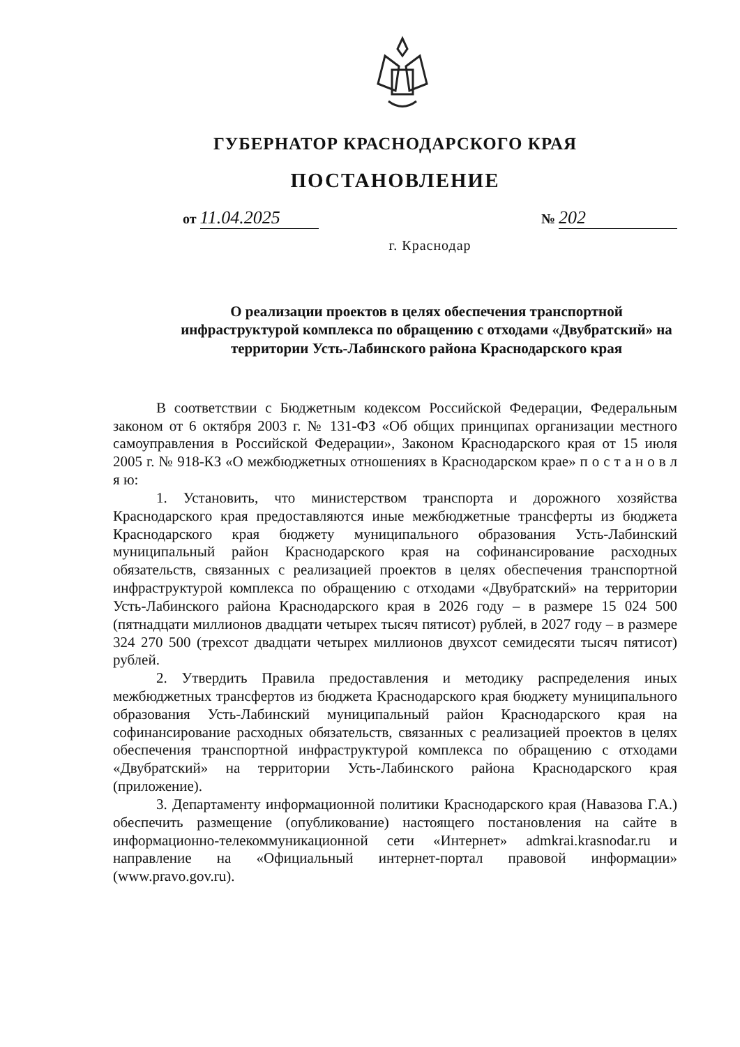ГУБЕРНАТОР КРАСНОДАРСКОГО КРАЯ
ПОСТАНОВЛЕНИЕ
от 11.04.2025
№ 202
г. Краснодар
О реализации проектов в целях обеспечения транспортной инфраструктурой комплекса по обращению с отходами «Двубратский» на территории Усть-Лабинского района Краснодарского края
В соответствии с Бюджетным кодексом Российской Федерации, Федеральным законом от 6 октября 2003 г. № 131-ФЗ «Об общих принципах организации местного самоуправления в Российской Федерации», Законом Краснодарского края от 15 июля 2005 г. № 918-КЗ «О межбюджетных отношениях в Краснодарском крае» п о с т а н о в л я ю:
1. Установить, что министерством транспорта и дорожного хозяйства Краснодарского края предоставляются иные межбюджетные трансферты из бюджета Краснодарского края бюджету муниципального образования Усть-Лабинский муниципальный район Краснодарского края на софинансирование расходных обязательств, связанных с реализацией проектов в целях обеспечения транспортной инфраструктурой комплекса по обращению с отходами «Двубратский» на территории Усть-Лабинского района Краснодарского края в 2026 году – в размере 15 024 500 (пятнадцати миллионов двадцати четырех тысяч пятисот) рублей, в 2027 году – в размере 324 270 500 (трехсот двадцати четырех миллионов двухсот семидесяти тысяч пятисот) рублей.
2. Утвердить Правила предоставления и методику распределения иных межбюджетных трансфертов из бюджета Краснодарского края бюджету муниципального образования Усть-Лабинский муниципальный район Краснодарского края на софинансирование расходных обязательств, связанных с реализацией проектов в целях обеспечения транспортной инфраструктурой комплекса по обращению с отходами «Двубратский» на территории Усть-Лабинского района Краснодарского края (приложение).
3. Департаменту информационной политики Краснодарского края (Навазова Г.А.) обеспечить размещение (опубликование) настоящего постановления на сайте в информационно-телекоммуникационной сети «Интернет» admkrai.krasnodar.ru и направление на «Официальный интернет-портал правовой информации» (www.pravo.gov.ru).